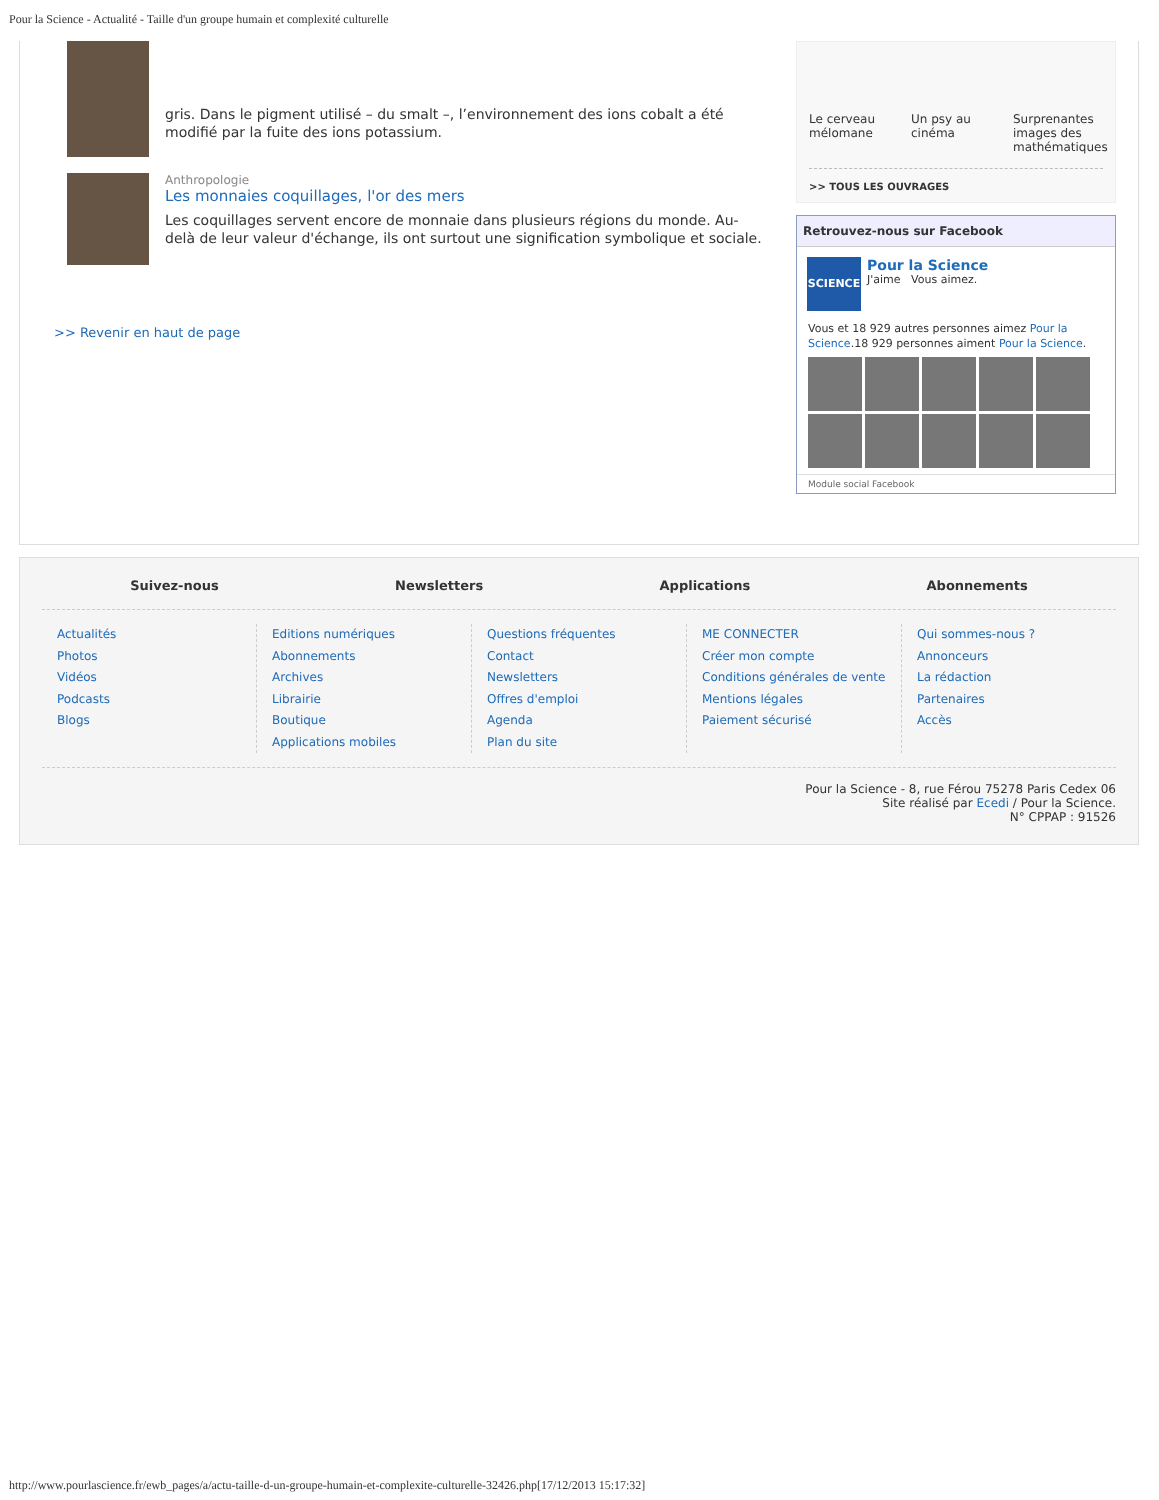Pour la Science - Actualité - Taille d'un groupe humain et complexité culturelle
gris. Dans le pigment utilisé – du smalt –, l’environnement des ions cobalt a été modifié par la fuite des ions potassium.
Anthropologie
Les monnaies coquillages, l'or des mers
Les coquillages servent encore de monnaie dans plusieurs régions du monde. Au-delà de leur valeur d'échange, ils ont surtout une signification symbolique et sociale.
>> Revenir en haut de page
Le cerveau mélomane
Un psy au cinéma
Surprenantes images des mathématiques
>> TOUS LES OUVRAGES
Retrouvez-nous sur Facebook
SCIENCE
Pour la Science
J'aime Vous aimez.
Vous et 18 929 autres personnes aimez Pour la Science.18 929 personnes aiment Pour la Science.
Module social Facebook
Suivez-nous Newsletters Applications Abonnements
Actualités
Photos
Vidéos
Podcasts
Blogs
Editions numériques
Abonnements
Archives
Librairie
Boutique
Applications mobiles
Questions fréquentes
Contact
Newsletters
Offres d'emploi
Agenda
Plan du site
ME CONNECTER
Créer mon compte
Conditions générales de vente
Mentions légales
Paiement sécurisé
Qui sommes-nous ?
Annonceurs
La rédaction
Partenaires
Accès
Pour la Science - 8, rue Férou 75278 Paris Cedex 06
Site réalisé par Ecedi / Pour la Science.
N° CPPAP : 91526
http://www.pourlascience.fr/ewb_pages/a/actu-taille-d-un-groupe-humain-et-complexite-culturelle-32426.php[17/12/2013 15:17:32]